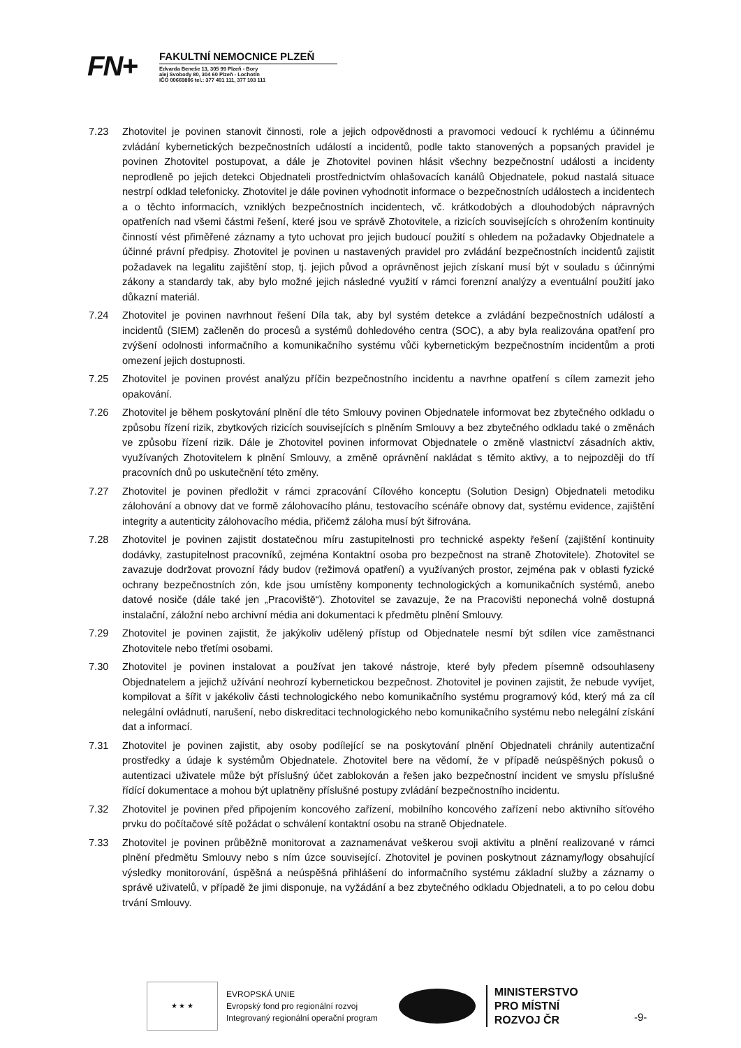FN+
FAKULTNÍ NEMOCNICE PLZEŇ
Edvarda Beneše 13, 305 99 Plzeň - Bory
alej Svobody 80, 304 60 Plzeň - Lochotín
IČO 00669806 tel.: 377 401 111, 377 103 111
7.23 Zhotovitel je povinen stanovit činnosti, role a jejich odpovědnosti a pravomoci vedoucí k rychlému a účinnému zvládání kybernetických bezpečnostních událostí a incidentů, podle takto stanovených a popsaných pravidel je povinen Zhotovitel postupovat, a dále je Zhotovitel povinen hlásit všechny bezpečnostní události a incidenty neprodleně po jejich detekci Objednateli prostřednictvím ohlašovacích kanálů Objednatele, pokud nastalá situace nestrpí odklad telefonicky. Zhotovitel je dále povinen vyhodnotit informace o bezpečnostních událostech a incidentech a o těchto informacích, vzniklých bezpečnostních incidentech, vč. krátkodobých a dlouhodobých nápravných opatřeních nad všemi částmi řešení, které jsou ve správě Zhotovitele, a rizicích souvisejících s ohrožením kontinuity činností vést přiměřené záznamy a tyto uchovat pro jejich budoucí použití s ohledem na požadavky Objednatele a účinné právní předpisy. Zhotovitel je povinen u nastavených pravidel pro zvládání bezpečnostních incidentů zajistit požadavek na legalitu zajištění stop, tj. jejich původ a oprávněnost jejich získaní musí být v souladu s účinnými zákony a standardy tak, aby bylo možné jejich následné využití v rámci forenzní analýzy a eventuální použití jako důkazní materiál.
7.24 Zhotovitel je povinen navrhnout řešení Díla tak, aby byl systém detekce a zvládání bezpečnostních událostí a incidentů (SIEM) začleněn do procesů a systémů dohledového centra (SOC), a aby byla realizována opatření pro zvýšení odolnosti informačního a komunikačního systému vůči kybernetickým bezpečnostním incidentům a proti omezení jejich dostupnosti.
7.25 Zhotovitel je povinen provést analýzu příčin bezpečnostního incidentu a navrhne opatření s cílem zamezit jeho opakování.
7.26 Zhotovitel je během poskytování plnění dle této Smlouvy povinen Objednatele informovat bez zbytečného odkladu o způsobu řízení rizik, zbytkových rizicích souvisejících s plněním Smlouvy a bez zbytečného odkladu také o změnách ve způsobu řízení rizik. Dále je Zhotovitel povinen informovat Objednatele o změně vlastnictví zásadních aktiv, využívaných Zhotovitelem k plnění Smlouvy, a změně oprávnění nakládat s těmito aktivy, a to nejpozději do tří pracovních dnů po uskutečnění této změny.
7.27 Zhotovitel je povinen předložit v rámci zpracování Cílového konceptu (Solution Design) Objednateli metodiku zálohování a obnovy dat ve formě zálohovacího plánu, testovacího scénáře obnovy dat, systému evidence, zajištění integrity a autenticity zálohovacího média, přičemž záloha musí být šifrována.
7.28 Zhotovitel je povinen zajistit dostatečnou míru zastupitelnosti pro technické aspekty řešení (zajištění kontinuity dodávky, zastupitelnost pracovníků, zejména Kontaktní osoba pro bezpečnost na straně Zhotovitele). Zhotovitel se zavazuje dodržovat provozní řády budov (režimová opatření) a využívaných prostor, zejména pak v oblasti fyzické ochrany bezpečnostních zón, kde jsou umístěny komponenty technologických a komunikačních systémů, anebo datové nosiče (dále také jen „Pracoviště“). Zhotovitel se zavazuje, že na Pracovišti neponechá volně dostupná instalační, záložní nebo archivní média ani dokumentaci k předmětu plnění Smlouvy.
7.29 Zhotovitel je povinen zajistit, že jakýkoliv udělený přístup od Objednatele nesmí být sdílen více zaměstnanci Zhotovitele nebo třetími osobami.
7.30 Zhotovitel je povinen instalovat a používat jen takové nástroje, které byly předem písemně odsouhlaseny Objednatelem a jejichž užívání neohrozí kybernetickou bezpečnost. Zhotovitel je povinen zajistit, že nebude vyvíjet, kompilovat a šířit v jakékoliv části technologického nebo komunikačního systému programový kód, který má za cíl nelegální ovládnutí, narušení, nebo diskreditaci technologického nebo komunikačního systému nebo nelegální získání dat a informací.
7.31 Zhotovitel je povinen zajistit, aby osoby podílející se na poskytování plnění Objednateli chránily autentizační prostředky a údaje k systémům Objednatele. Zhotovitel bere na vědomí, že v případě neúspěšných pokusů o autentizaci uživatele může být příslušný účet zablokován a řešen jako bezpečnostní incident ve smyslu příslušné řídící dokumentace a mohou být uplatněny příslušné postupy zvládání bezpečnostního incidentu.
7.32 Zhotovitel je povinen před připojením koncového zařízení, mobilního koncového zařízení nebo aktivního síťového prvku do počítačové sítě požádat o schválení kontaktní osobu na straně Objednatele.
7.33 Zhotovitel je povinen průběžně monitorovat a zaznamenávat veškerou svoji aktivitu a plnění realizované v rámci plnění předmětu Smlouvy nebo s ním úzce související. Zhotovitel je povinen poskytnout záznamy/logy obsahující výsledky monitorování, úspěšná a neúspěšná přihlášení do informačního systému základní služby a záznamy o správě uživatelů, v případě že jimi disponuje, na vyžádání a bez zbytečného odkladu Objednateli, a to po celou dobu trvání Smlouvy.
★ ★ ★
EVROPSKÁ UNIE
Evropský fond pro regionální rozvoj
Integrovaný regionální operační program
MINISTERSTVO
PRO MÍSTNÍ
ROZVOJ ČR
-9-